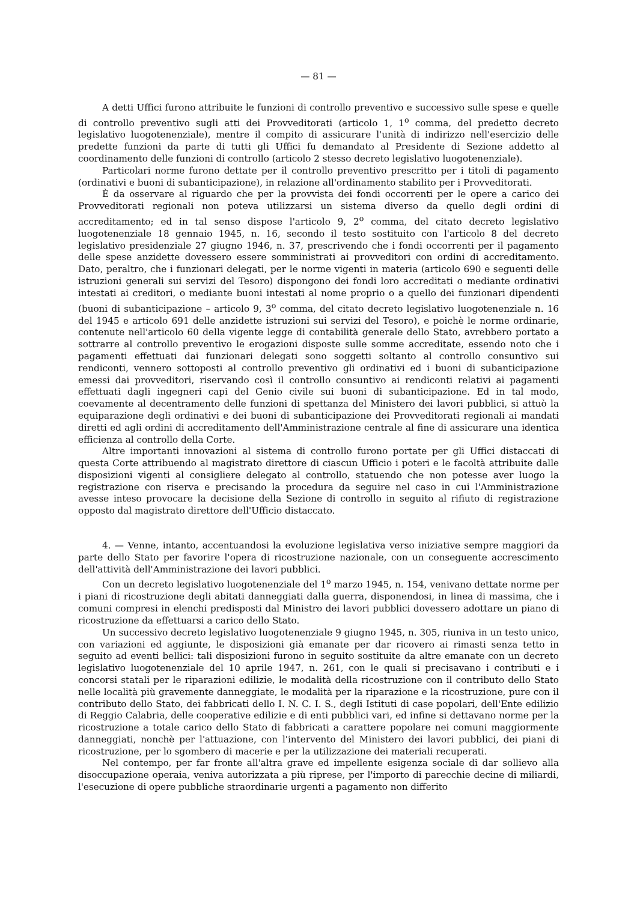— 81 —
A detti Uffici furono attribuite le funzioni di controllo preventivo e successivo sulle spese e quelle di controllo preventivo sugli atti dei Provveditorati (articolo 1, 1<sup>o</sup> comma, del predetto decreto legislativo luogotenenziale), mentre il compito di assicurare l'unità di indirizzo nell'esercizio delle predette funzioni da parte di tutti gli Uffici fu demandato al Presidente di Sezione addetto al coordinamento delle funzioni di controllo (articolo 2 stesso decreto legislativo luogotenenziale).
Particolari norme furono dettate per il controllo preventivo prescritto per i titoli di pagamento (ordinativi e buoni di subanticipazione), in relazione all'ordinamento stabilito per i Provveditorati.
È da osservare al riguardo che per la provvista dei fondi occorrenti per le opere a carico dei Provveditorati regionali non poteva utilizzarsi un sistema diverso da quello degli ordini di accreditamento; ed in tal senso dispose l'articolo 9, 2<sup>o</sup> comma, del citato decreto legislativo luogotenenziale 18 gennaio 1945, n. 16, secondo il testo sostituito con l'articolo 8 del decreto legislativo presidenziale 27 giugno 1946, n. 37, prescrivendo che i fondi occorrenti per il pagamento delle spese anzidette dovessero essere somministrati ai provveditori con ordini di accreditamento. Dato, peraltro, che i funzionari delegati, per le norme vigenti in materia (articolo 690 e seguenti delle istruzioni generali sui servizi del Tesoro) dispongono dei fondi loro accreditati o mediante ordinativi intestati ai creditori, o mediante buoni intestati al nome proprio o a quello dei funzionari dipendenti (buoni di subanticipazione – articolo 9, 3<sup>o</sup> comma, del citato decreto legislativo luogotenenziale n. 16 del 1945 e articolo 691 delle anzidette istruzioni sui servizi del Tesoro), e poichè le norme ordinarie, contenute nell'articolo 60 della vigente legge di contabilità generale dello Stato, avrebbero portato a sottrarre al controllo preventivo le erogazioni disposte sulle somme accreditate, essendo noto che i pagamenti effettuati dai funzionari delegati sono soggetti soltanto al controllo consuntivo sui rendiconti, vennero sottoposti al controllo preventivo gli ordinativi ed i buoni di subanticipazione emessi dai provveditori, riservando così il controllo consuntivo ai rendiconti relativi ai pagamenti effettuati dagli ingegneri capi del Genio civile sui buoni di subanticipazione. Ed in tal modo, coevamente al decentramento delle funzioni di spettanza del Ministero dei lavori pubblici, si attuò la equiparazione degli ordinativi e dei buoni di subanticipazione dei Provveditorati regionali ai mandati diretti ed agli ordini di accreditamento dell'Amministrazione centrale al fine di assicurare una identica efficienza al controllo della Corte.
Altre importanti innovazioni al sistema di controllo furono portate per gli Uffici distaccati di questa Corte attribuendo al magistrato direttore di ciascun Ufficio i poteri e le facoltà attribuite dalle disposizioni vigenti al consigliere delegato al controllo, statuendo che non potesse aver luogo la registrazione con riserva e precisando la procedura da seguire nel caso in cui l'Amministrazione avesse inteso provocare la decisione della Sezione di controllo in seguito al rifiuto di registrazione opposto dal magistrato direttore dell'Ufficio distaccato.
4. — Venne, intanto, accentuandosi la evoluzione legislativa verso iniziative sempre maggiori da parte dello Stato per favorire l'opera di ricostruzione nazionale, con un conseguente accrescimento dell'attività dell'Amministrazione dei lavori pubblici.
Con un decreto legislativo luogotenenziale del 1<sup>o</sup> marzo 1945, n. 154, venivano dettate norme per i piani di ricostruzione degli abitati danneggiati dalla guerra, disponendosi, in linea di massima, che i comuni compresi in elenchi predisposti dal Ministro dei lavori pubblici dovessero adottare un piano di ricostruzione da effettuarsi a carico dello Stato.
Un successivo decreto legislativo luogotenenziale 9 giugno 1945, n. 305, riuniva in un testo unico, con variazioni ed aggiunte, le disposizioni già emanate per dar ricovero ai rimasti senza tetto in seguito ad eventi bellici: tali disposizioni furono in seguito sostituite da altre emanate con un decreto legislativo luogotenenziale del 10 aprile 1947, n. 261, con le quali si precisavano i contributi e i concorsi statali per le riparazioni edilizie, le modalità della ricostruzione con il contributo dello Stato nelle località più gravemente danneggiate, le modalità per la riparazione e la ricostruzione, pure con il contributo dello Stato, dei fabbricati dello I. N. C. I. S., degli Istituti di case popolari, dell'Ente edilizio di Reggio Calabria, delle cooperative edilizie e di enti pubblici vari, ed infine si dettavano norme per la ricostruzione a totale carico dello Stato di fabbricati a carattere popolare nei comuni maggiormente danneggiati, nonchè per l'attuazione, con l'intervento del Ministero dei lavori pubblici, dei piani di ricostruzione, per lo sgombero di macerie e per la utilizzazione dei materiali recuperati.
Nel contempo, per far fronte all'altra grave ed impellente esigenza sociale di dar sollievo alla disoccupazione operaia, veniva autorizzata a più riprese, per l'importo di parecchie decine di miliardi, l'esecuzione di opere pubbliche straordinarie urgenti a pagamento non differito